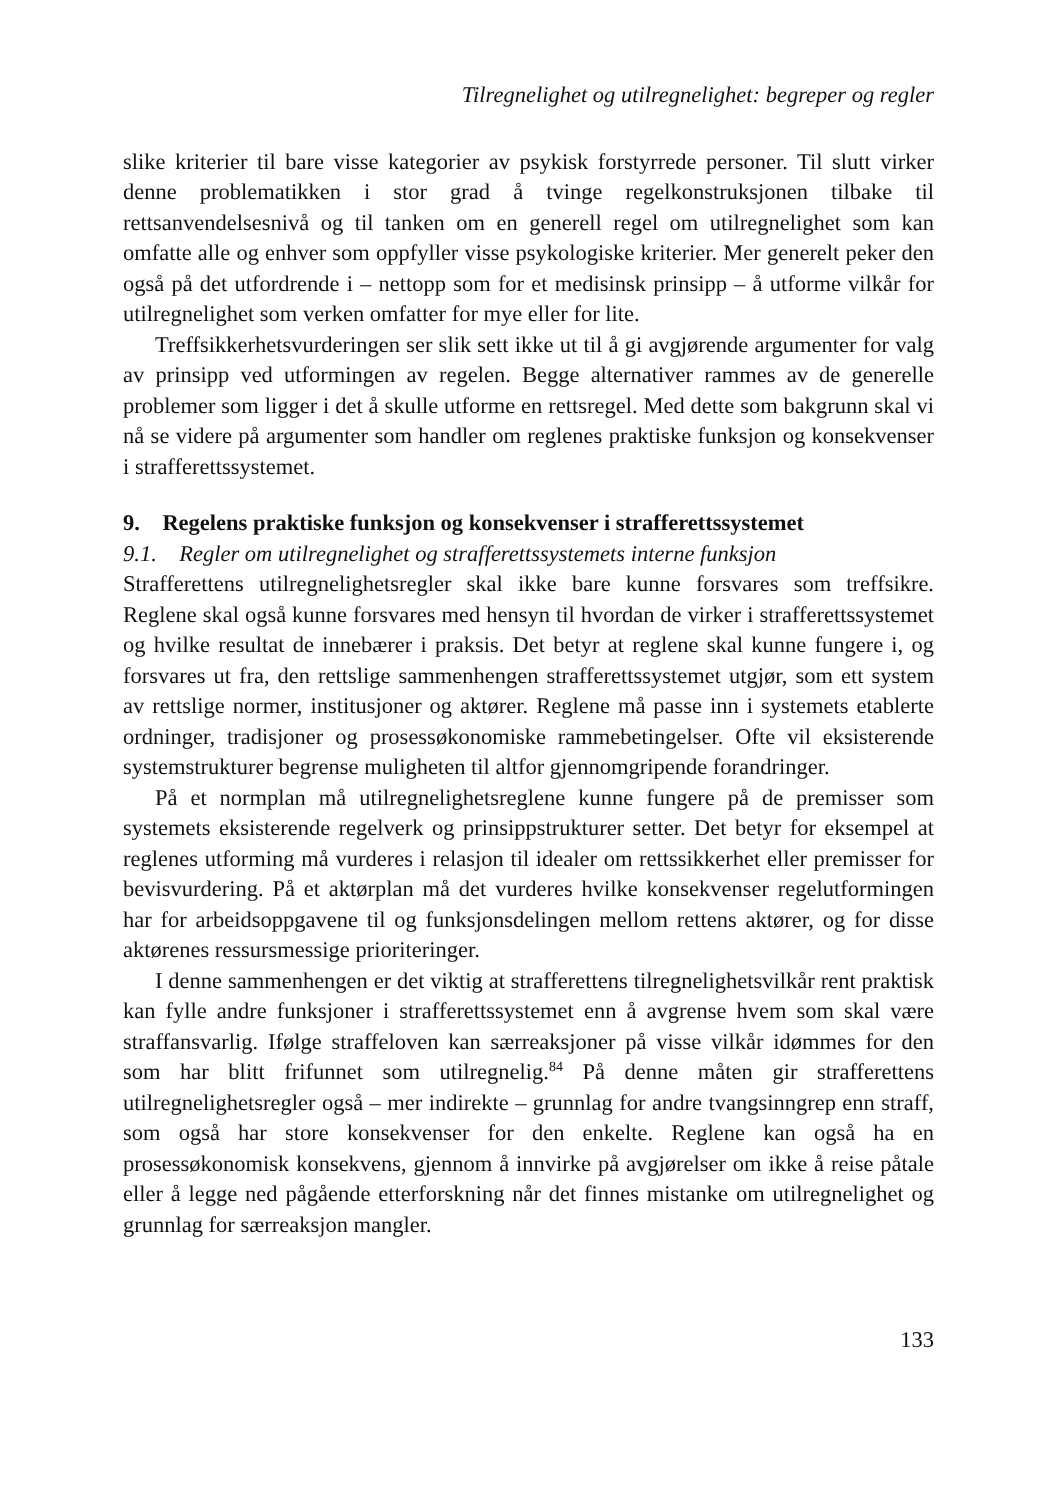Tilregnelighet og utilregnelighet: begreper og regler
slike kriterier til bare visse kategorier av psykisk forstyrrede personer. Til slutt virker denne problematikken i stor grad å tvinge regelkonstruksjonen tilbake til rettsanvendelsesnivå og til tanken om en generell regel om utilregnelighet som kan omfatte alle og enhver som oppfyller visse psykologiske kriterier. Mer generelt peker den også på det utfordrende i – nettopp som for et medisinsk prinsipp – å utforme vilkår for utilregnelighet som verken omfatter for mye eller for lite.
Treffsikkerhetsvurderingen ser slik sett ikke ut til å gi avgjørende argumenter for valg av prinsipp ved utformingen av regelen. Begge alternativer rammes av de generelle problemer som ligger i det å skulle utforme en rettsregel. Med dette som bakgrunn skal vi nå se videre på argumenter som handler om reglenes praktiske funksjon og konsekvenser i strafferettssystemet.
9. Regelens praktiske funksjon og konsekvenser i strafferettssystemet
9.1. Regler om utilregnelighet og strafferettssystemets interne funksjon
Strafferettens utilregnelighetsregler skal ikke bare kunne forsvares som treffsikre. Reglene skal også kunne forsvares med hensyn til hvordan de virker i strafferettssystemet og hvilke resultat de innebærer i praksis. Det betyr at reglene skal kunne fungere i, og forsvares ut fra, den rettslige sammenhengen strafferettssystemet utgjør, som ett system av rettslige normer, institusjoner og aktører. Reglene må passe inn i systemets etablerte ordninger, tradisjoner og prosessøkonomiske rammebetingelser. Ofte vil eksisterende systemstrukturer begrense muligheten til altfor gjennomgripende forandringer.
På et normplan må utilregnelighetsreglene kunne fungere på de premisser som systemets eksisterende regelverk og prinsippstrukturer setter. Det betyr for eksempel at reglenes utforming må vurderes i relasjon til idealer om rettssikkerhet eller premisser for bevisvurdering. På et aktørplan må det vurderes hvilke konsekvenser regelutformingen har for arbeidsoppgavene til og funksjonsdelingen mellom rettens aktører, og for disse aktørenes ressursmessige prioriteringer.
I denne sammenhengen er det viktig at strafferettens tilregnelighetsvilkår rent praktisk kan fylle andre funksjoner i strafferettssystemet enn å avgrense hvem som skal være straffansvarlig. Ifølge straffeloven kan særreaksjoner på visse vilkår idømmes for den som har blitt frifunnet som utilregnelig.<sup>84</sup> På denne måten gir strafferettens utilregnelighetsregler også – mer indirekte – grunnlag for andre tvangsinngrep enn straff, som også har store konsekvenser for den enkelte. Reglene kan også ha en prosessøkonomisk konsekvens, gjennom å innvirke på avgjørelser om ikke å reise påtale eller å legge ned pågående etterforskning når det finnes mistanke om utilregnelighet og grunnlag for særreaksjon mangler.
133